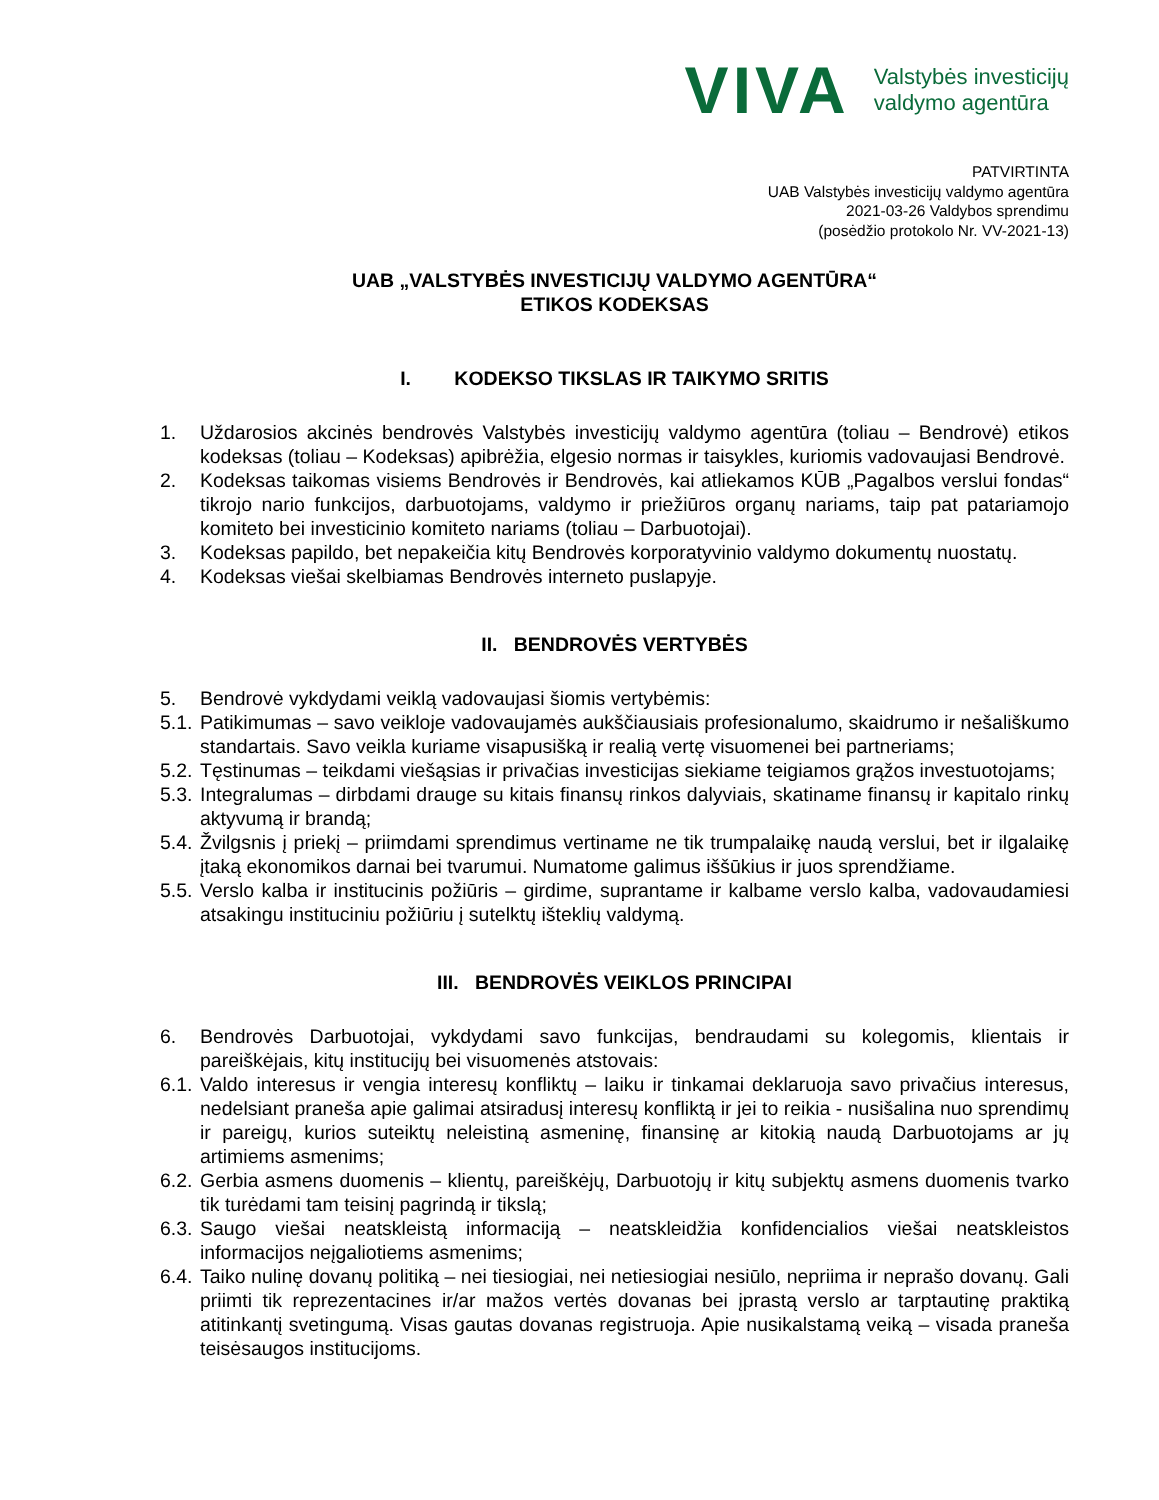VIVA
Valstybės investicijų
valdymo agentūra
PATVIRTINTA
UAB Valstybės investicijų valdymo agentūra
2021-03-26 Valdybos sprendimu
(posėdžio protokolo Nr. VV-2021-13)
UAB „VALSTYBĖS INVESTICIJŲ VALDYMO AGENTŪRA“
ETIKOS KODEKSAS
I. KODEKSO TIKSLAS IR TAIKYMO SRITIS
1. Uždarosios akcinės bendrovės Valstybės investicijų valdymo agentūra (toliau – Bendrovė) etikos kodeksas (toliau – Kodeksas) apibrėžia, elgesio normas ir taisykles, kuriomis vadovaujasi Bendrovė.
2. Kodeksas taikomas visiems Bendrovės ir Bendrovės, kai atliekamos KŪB „Pagalbos verslui fondas“ tikrojo nario funkcijos, darbuotojams, valdymo ir priežiūros organų nariams, taip pat patariamojo komiteto bei investicinio komiteto nariams (toliau – Darbuotojai).
3. Kodeksas papildo, bet nepakeičia kitų Bendrovės korporatyvinio valdymo dokumentų nuostatų.
4. Kodeksas viešai skelbiamas Bendrovės interneto puslapyje.
II. BENDROVĖS VERTYBĖS
5. Bendrovė vykdydami veiklą vadovaujasi šiomis vertybėmis:
5.1. Patikimumas – savo veikloje vadovaujamės aukščiausiais profesionalumo, skaidrumo ir nešališkumo standartais. Savo veikla kuriame visapusišką ir realią vertę visuomenei bei partneriams;
5.2. Tęstinumas – teikdami viešąsias ir privačias investicijas siekiame teigiamos grąžos investuotojams;
5.3. Integralumas – dirbdami drauge su kitais finansų rinkos dalyviais, skatiname finansų ir kapitalo rinkų aktyvumą ir brandą;
5.4. Žvilgsnis į priekį – priimdami sprendimus vertiname ne tik trumpalaikę naudą verslui, bet ir ilgalaikę įtaką ekonomikos darnai bei tvarumui. Numatome galimus iššūkius ir juos sprendžiame.
5.5. Verslo kalba ir institucinis požiūris – girdime, suprantame ir kalbame verslo kalba, vadovaudamiesi atsakingu instituciniu požiūriu į sutelktų išteklių valdymą.
III. BENDROVĖS VEIKLOS PRINCIPAI
6. Bendrovės Darbuotojai, vykdydami savo funkcijas, bendraudami su kolegomis, klientais ir pareiškėjais, kitų institucijų bei visuomenės atstovais:
6.1. Valdo interesus ir vengia interesų konfliktų – laiku ir tinkamai deklaruoja savo privačius interesus, nedelsiant praneša apie galimai atsiradusį interesų konfliktą ir jei to reikia - nusišalina nuo sprendimų ir pareigų, kurios suteiktų neleistiną asmeninę, finansinę ar kitokią naudą Darbuotojams ar jų artimiems asmenims;
6.2. Gerbia asmens duomenis – klientų, pareiškėjų, Darbuotojų ir kitų subjektų asmens duomenis tvarko tik turėdami tam teisinį pagrindą ir tikslą;
6.3. Saugo viešai neatskleistą informaciją – neatskleidžia konfidencialios viešai neatskleistos informacijos neįgaliotiems asmenims;
6.4. Taiko nulinę dovanų politiką – nei tiesiogiai, nei netiesiogiai nesiūlo, nepriima ir neprašo dovanų. Gali priimti tik reprezentacines ir/ar mažos vertės dovanas bei įprastą verslo ar tarptautinę praktiką atitinkantį svetingumą. Visas gautas dovanas registruoja. Apie nusikalstamą veiką – visada praneša teisėsaugos institucijoms.